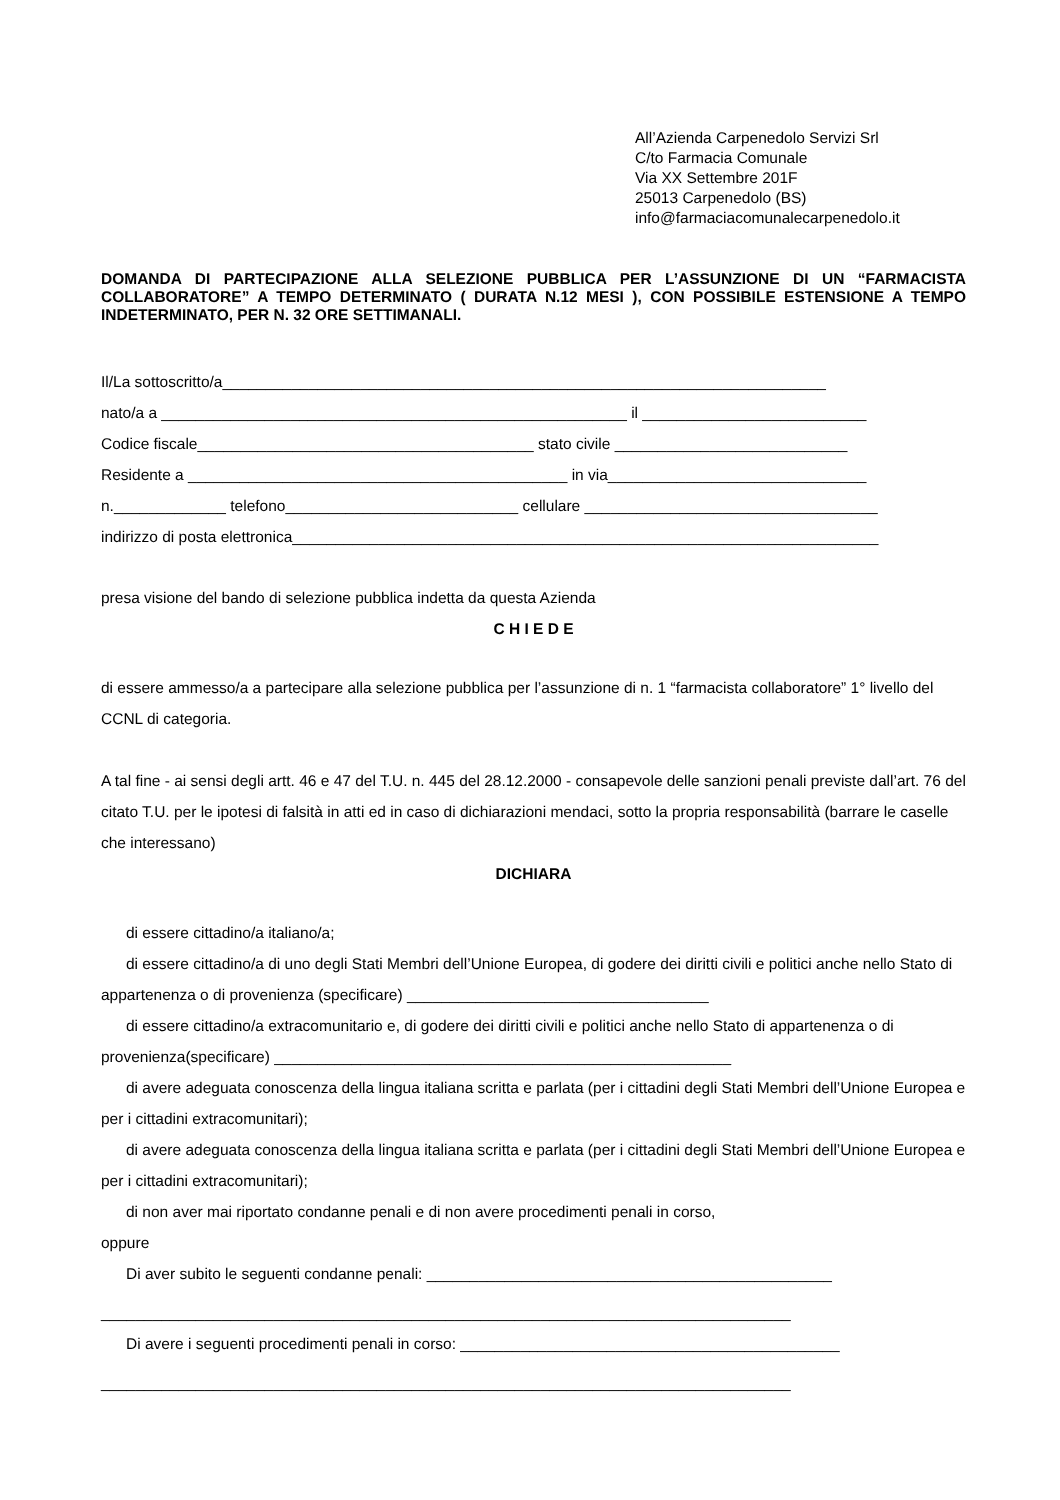All’Azienda Carpenedolo Servizi Srl
C/to Farmacia Comunale
Via XX Settembre 201F
25013 Carpenedolo (BS)
info@farmaciacomunalecarpenedolo.it
DOMANDA DI PARTECIPAZIONE ALLA SELEZIONE PUBBLICA PER L’ASSUNZIONE DI UN “FARMACISTA COLLABORATORE” A TEMPO DETERMINATO ( DURATA N.12 MESI ), CON POSSIBILE ESTENSIONE A TEMPO INDETERMINATO, PER N. 32 ORE SETTIMANALI.
Il/La sottoscritto/a______________________________________________________________________
nato/a a ______________________________________________________ il __________________________
Codice fiscale_______________________________________ stato civile ___________________________
Residente a ____________________________________________ in via______________________________
n._____________ telefono___________________________ cellulare __________________________________
indirizzo di posta elettronica____________________________________________________________________
presa visione del bando di selezione pubblica indetta da questa Azienda
C H I E D E
di essere ammesso/a a partecipare alla selezione pubblica per l’assunzione di n. 1 “farmacista collaboratore” 1° livello del CCNL di categoria.
A tal fine - ai sensi degli artt. 46 e 47 del T.U. n. 445 del 28.12.2000 - consapevole delle sanzioni penali previste dall’art. 76 del citato T.U. per le ipotesi di falsità in atti ed in caso di dichiarazioni mendaci, sotto la propria responsabilità (barrare le caselle che interessano)
DICHIARA
di essere cittadino/a italiano/a;
di essere cittadino/a di uno degli Stati Membri dell’Unione Europea, di godere dei diritti civili e politici anche nello Stato di appartenenza o di provenienza (specificare) ___________________________________
di essere cittadino/a extracomunitario e, di godere dei diritti civili e politici anche nello Stato di appartenenza o di provenienza(specificare) _____________________________________________________
di avere adeguata conoscenza della lingua italiana scritta e parlata (per i cittadini degli Stati Membri dell’Unione Europea e per i cittadini extracomunitari);
di avere adeguata conoscenza della lingua italiana scritta e parlata (per i cittadini degli Stati Membri dell’Unione Europea e per i cittadini extracomunitari);
di non aver mai riportato condanne penali e di non avere procedimenti penali in corso,
oppure
Di aver subito le seguenti condanne penali: _______________________________________________
________________________________________________________________________________
Di avere i seguenti procedimenti penali in corso: ____________________________________________
________________________________________________________________________________